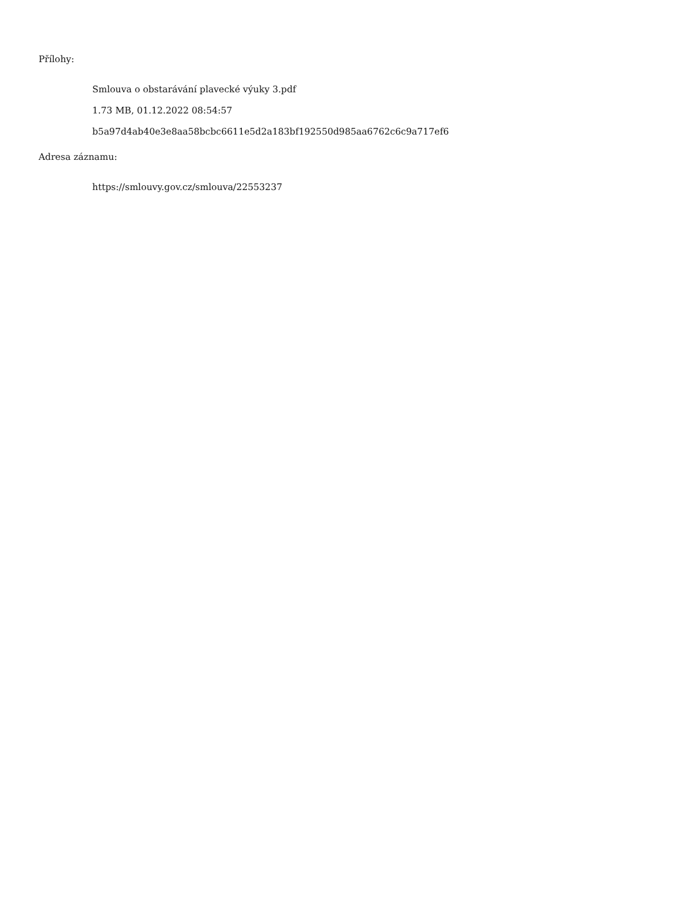Přílohy:
Smlouva o obstarávání plavecké výuky 3.pdf
1.73 MB, 01.12.2022 08:54:57
b5a97d4ab40e3e8aa58bcbc6611e5d2a183bf192550d985aa6762c6c9a717ef6
Adresa záznamu:
https://smlouvy.gov.cz/smlouva/22553237